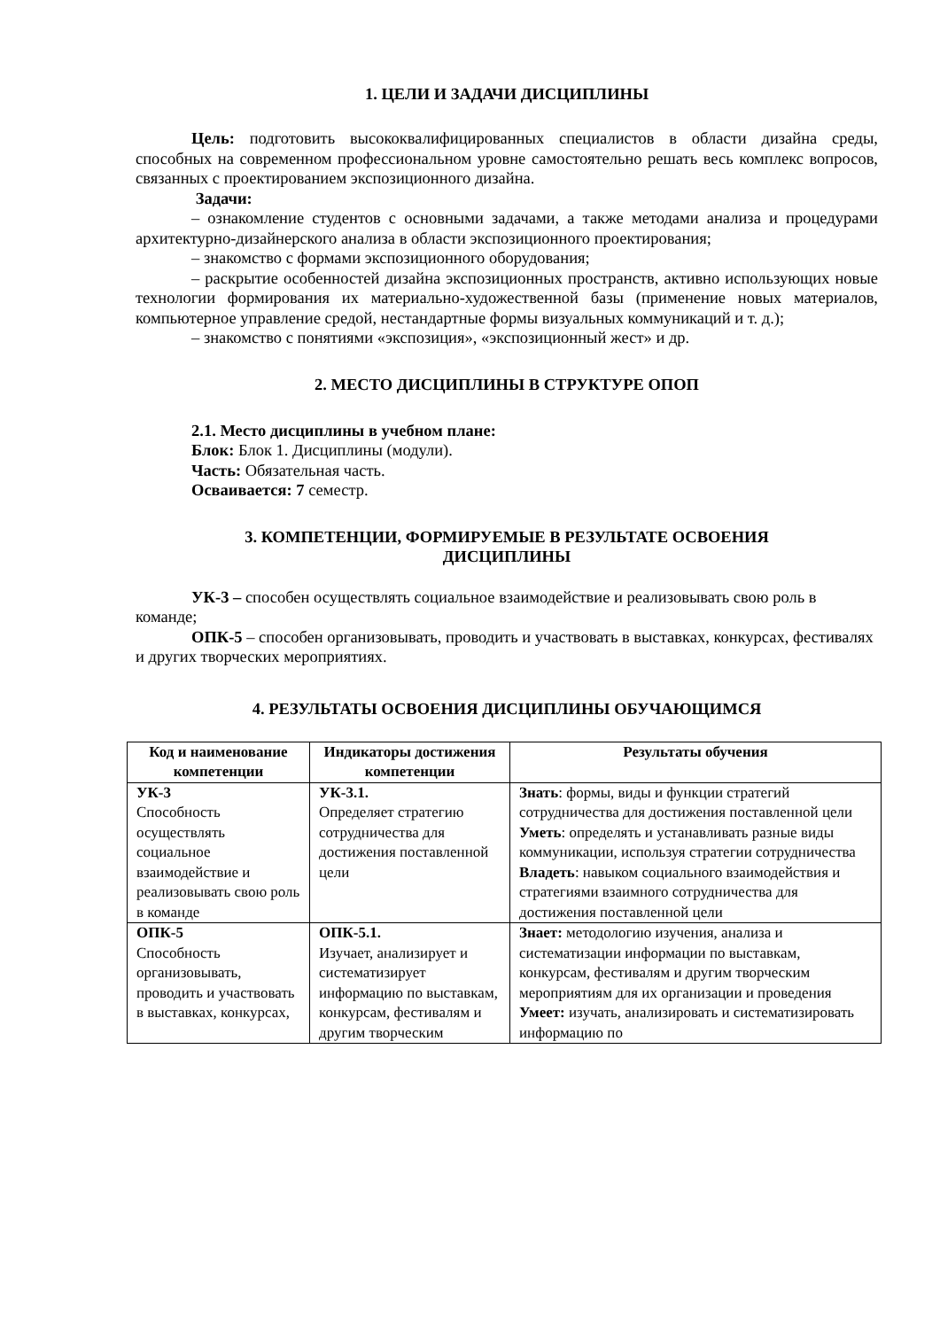1. ЦЕЛИ И ЗАДАЧИ ДИСЦИПЛИНЫ
Цель: подготовить высококвалифицированных специалистов в области дизайна среды, способных на современном профессиональном уровне самостоятельно решать весь комплекс вопросов, связанных с проектированием экспозиционного дизайна.
Задачи:
– ознакомление студентов с основными задачами, а также методами анализа и процедурами архитектурно-дизайнерского анализа в области экспозиционного проектирования;
– знакомство с формами экспозиционного оборудования;
– раскрытие особенностей дизайна экспозиционных пространств, активно использующих новые технологии формирования их материально-художественной базы (применение новых материалов, компьютерное управление средой, нестандартные формы визуальных коммуникаций и т. д.);
– знакомство с понятиями «экспозиция», «экспозиционный жест» и др.
2. МЕСТО ДИСЦИПЛИНЫ В СТРУКТУРЕ ОПОП
2.1. Место дисциплины в учебном плане:
Блок: Блок 1. Дисциплины (модули).
Часть: Обязательная часть.
Осваивается: 7 семестр.
3. КОМПЕТЕНЦИИ, ФОРМИРУЕМЫЕ В РЕЗУЛЬТАТЕ ОСВОЕНИЯ
ДИСЦИПЛИНЫ
УК-3 – способен осуществлять социальное взаимодействие и реализовывать свою роль в команде;
ОПК-5 – способен организовывать, проводить и участвовать в выставках, конкурсах, фестивалях и других творческих мероприятиях.
4. РЕЗУЛЬТАТЫ ОСВОЕНИЯ ДИСЦИПЛИНЫ ОБУЧАЮЩИМСЯ
| Код и наименование компетенции | Индикаторы достижения компетенции | Результаты обучения |
| --- | --- | --- |
| УК-3 Способность осуществлять социальное взаимодействие и реализовывать свою роль в команде | УК-3.1. Определяет стратегию сотрудничества для достижения поставленной цели | Знать : формы, виды и функции стратегий сотрудничества для достижения поставленной цели Уметь : определять и устанавливать разные виды коммуникации, используя стратегии сотрудничества Владеть : навыком социального взаимодействия и стратегиями взаимного сотрудничества для достижения поставленной цели |
| ОПК-5 Способность организовывать, проводить и участвовать в выставках, конкурсах, | ОПК-5.1. Изучает, анализирует и систематизирует информацию по выставкам, конкурсам, фестивалям и другим творческим | Знает: методологию изучения, анализа и систематизации информации по выставкам, конкурсам, фестивалям и другим творческим мероприятиям для их организации и проведения Умеет: изучать, анализировать и систематизировать информацию по |